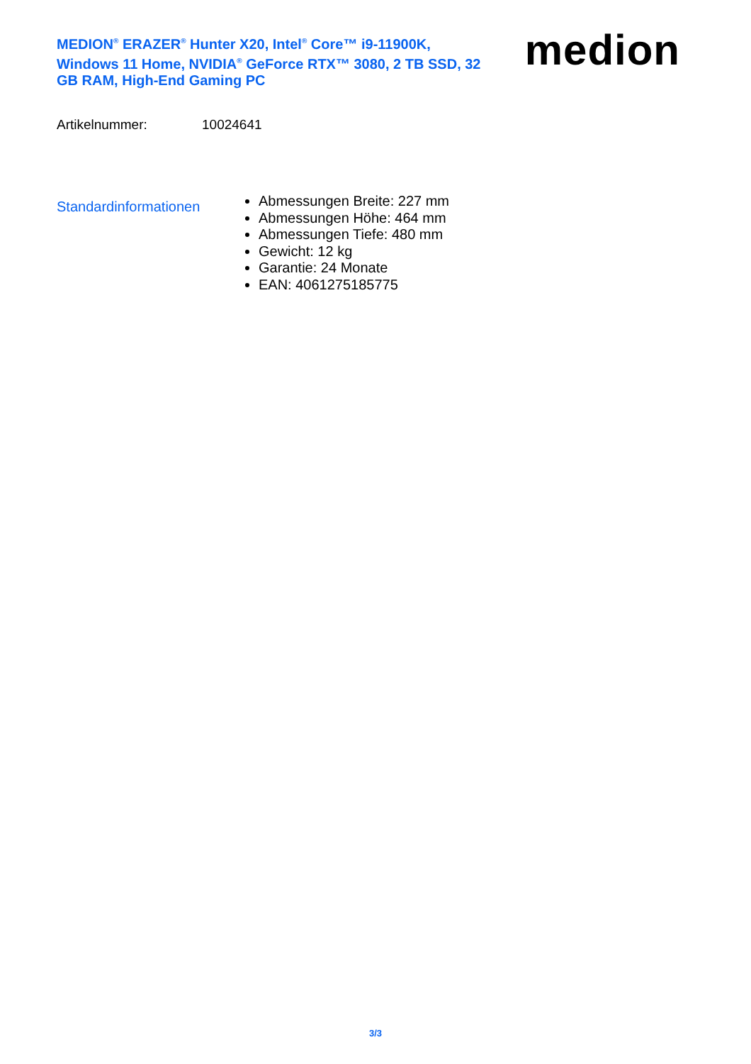MEDION<sup>®</sup> ERAZER<sup>®</sup> Hunter X20, Intel<sup>®</sup> Core™ i9-11900K, Windows 11 Home, NVIDIA<sup>®</sup> GeForce RTX™ 3080, 2 TB SSD, 32 GB RAM, High-End Gaming PC
medion
Artikelnummer: 10024641
Standardinformationen
Abmessungen Breite: 227 mm
Abmessungen Höhe: 464 mm
Abmessungen Tiefe: 480 mm
Gewicht: 12 kg
Garantie: 24 Monate
EAN: 4061275185775
3/3